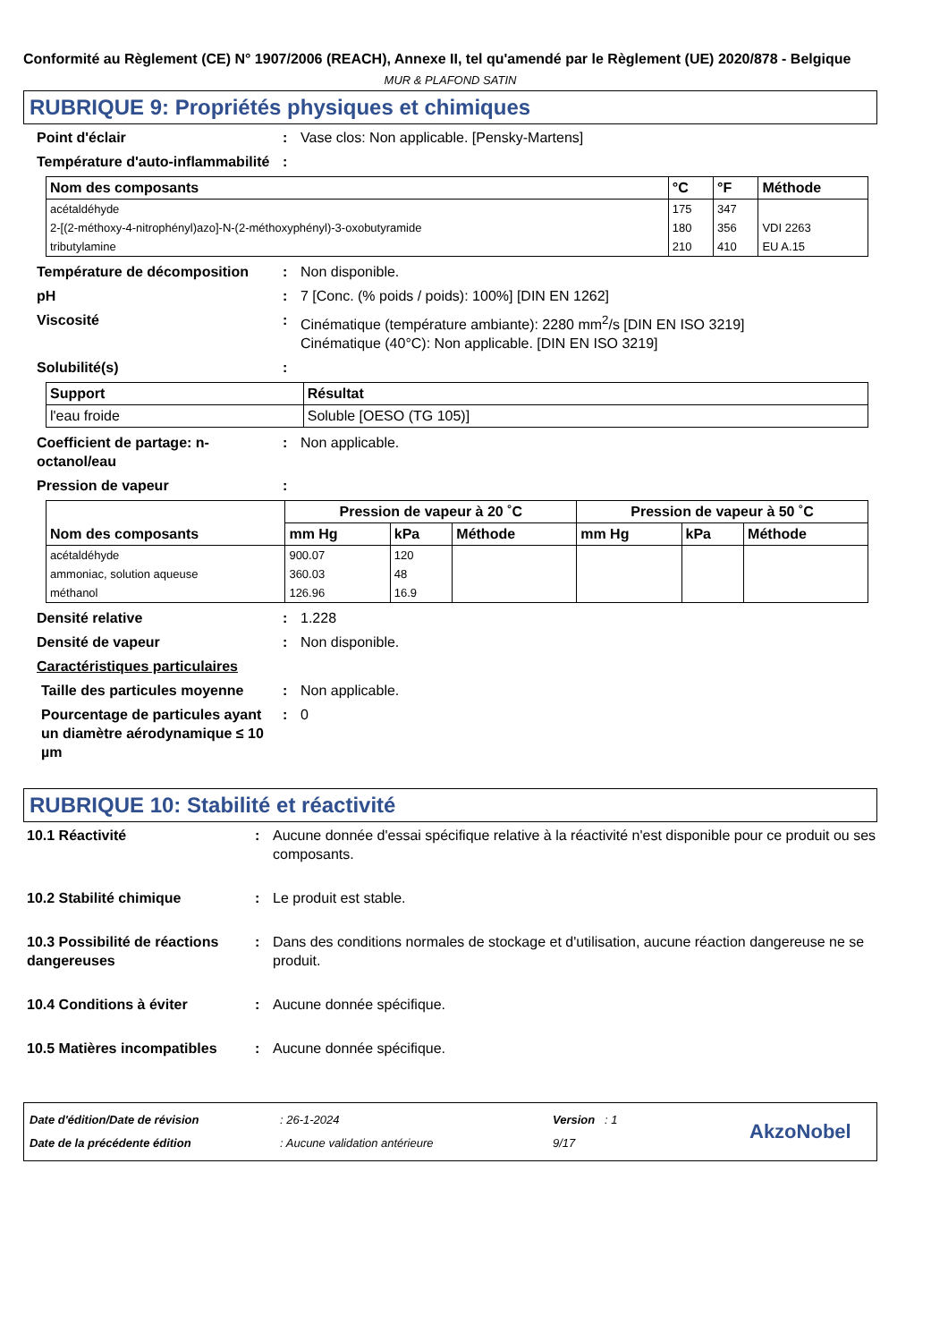Conformité au Règlement (CE) N° 1907/2006 (REACH), Annexe II, tel qu'amendé par le Règlement (UE) 2020/878 - Belgique
MUR & PLAFOND SATIN
RUBRIQUE 9: Propriétés physiques et chimiques
Point d'éclair : Vase clos: Non applicable. [Pensky-Martens]
Température d'auto-inflammabilité
:
| Nom des composants | °C | °F | Méthode |
| --- | --- | --- | --- |
| acétaldéhyde | 175 | 347 | |
| 2-[(2-méthoxy-4-nitrophényl)azo]-N-(2-méthoxyphényl)-3-oxobutyramide | 180 | 356 | VDI 2263 |
| tributylamine | 210 | 410 | EU A.15 |
Température de décomposition : Non disponible.
pH : 7 [Conc. (% poids / poids): 100%] [DIN EN 1262]
Viscosité : Cinématique (température ambiante): 2280 mm<sup>2</sup>/s [DIN EN ISO 3219]
Cinématique (40°C): Non applicable. [DIN EN ISO 3219]
Solubilité(s) :
| Support | Résultat |
| --- | --- |
| l'eau froide | Soluble [OESO (TG 105)] |
Coefficient de partage: n-octanol/eau
: Non applicable.
Pression de vapeur :
| Nom des composants | Pression de vapeur à 20 ˚C | | | Pression de vapeur à 50 ˚C | | |
| --- | --- | --- | --- | --- | --- | --- |
| | mm Hg | kPa | Méthode | mm Hg | kPa | Méthode |
| acétaldéhyde | 900.07 | 120 | | | | |
| ammoniac, solution aqueuse | 360.03 | 48 | | | | |
| méthanol | 126.96 | 16.9 | | | | |
Densité relative : 1.228
Densité de vapeur : Non disponible.
Caractéristiques particulaires
Taille des particules moyenne
: Non applicable.
Pourcentage de particules ayant un diamètre aérodynamique ≤ 10 µm
: 0
RUBRIQUE 10: Stabilité et réactivité
10.1 Réactivité : Aucune donnée d'essai spécifique relative à la réactivité n'est disponible pour ce produit ou ses composants.
10.2 Stabilité chimique : Le produit est stable.
10.3 Possibilité de réactions dangereuses
: Dans des conditions normales de stockage et d'utilisation, aucune réaction dangereuse ne se produit.
10.4 Conditions à éviter : Aucune donnée spécifique.
10.5 Matières incompatibles
: Aucune donnée spécifique.
Date d'édition/Date de révision
Date de la précédente édition
: 26-1-2024
: Aucune validation antérieure
Version : 1
9/17
AkzoNobel